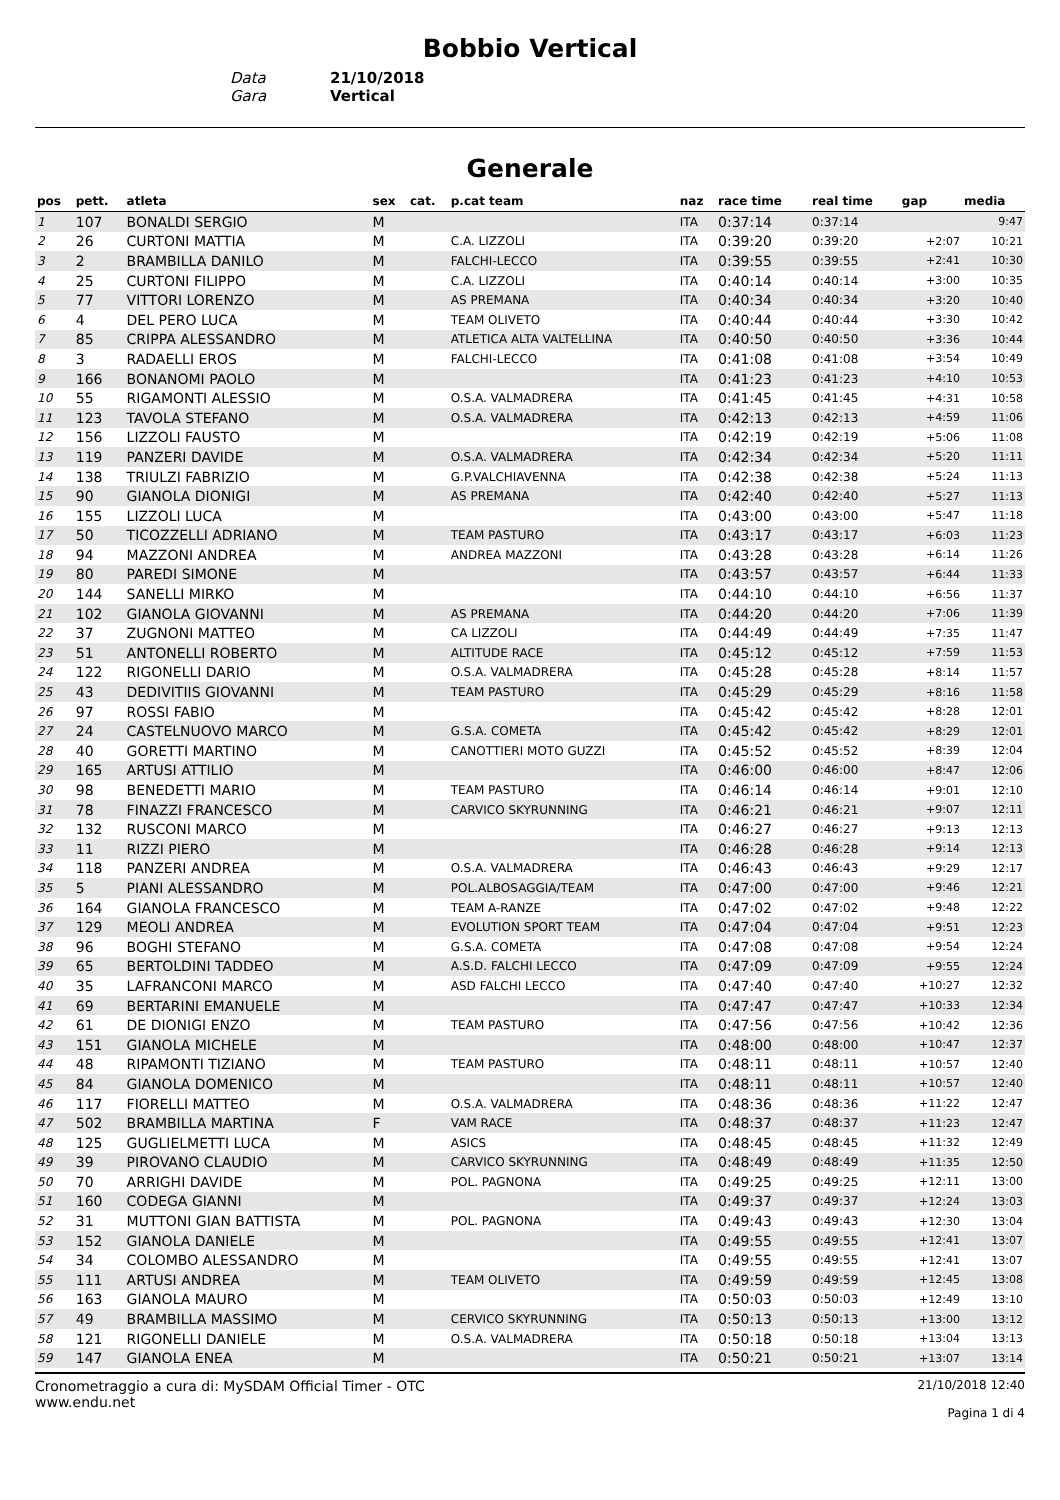Bobbio Vertical
Data 21/10/2018
Gara Vertical
Generale
| pos | pett. | atleta | sex | cat. | p.cat team | naz | race time | real time | gap | media |
| --- | --- | --- | --- | --- | --- | --- | --- | --- | --- | --- |
| 1 | 107 | BONALDI SERGIO | M | | | ITA | 0:37:14 | 0:37:14 | | 9:47 |
| 2 | 26 | CURTONI MATTIA | M | | C.A. LIZZOLI | ITA | 0:39:20 | 0:39:20 | +2:07 | 10:21 |
| 3 | 2 | BRAMBILLA DANILO | M | | FALCHI-LECCO | ITA | 0:39:55 | 0:39:55 | +2:41 | 10:30 |
| 4 | 25 | CURTONI FILIPPO | M | | C.A. LIZZOLI | ITA | 0:40:14 | 0:40:14 | +3:00 | 10:35 |
| 5 | 77 | VITTORI LORENZO | M | | AS PREMANA | ITA | 0:40:34 | 0:40:34 | +3:20 | 10:40 |
| 6 | 4 | DEL PERO LUCA | M | | TEAM OLIVETO | ITA | 0:40:44 | 0:40:44 | +3:30 | 10:42 |
| 7 | 85 | CRIPPA ALESSANDRO | M | | ATLETICA ALTA VALTELLINA | ITA | 0:40:50 | 0:40:50 | +3:36 | 10:44 |
| 8 | 3 | RADAELLI EROS | M | | FALCHI-LECCO | ITA | 0:41:08 | 0:41:08 | +3:54 | 10:49 |
| 9 | 166 | BONANOMI PAOLO | M | | | ITA | 0:41:23 | 0:41:23 | +4:10 | 10:53 |
| 10 | 55 | RIGAMONTI ALESSIO | M | | O.S.A. VALMADRERA | ITA | 0:41:45 | 0:41:45 | +4:31 | 10:58 |
| 11 | 123 | TAVOLA STEFANO | M | | O.S.A. VALMADRERA | ITA | 0:42:13 | 0:42:13 | +4:59 | 11:06 |
| 12 | 156 | LIZZOLI FAUSTO | M | | | ITA | 0:42:19 | 0:42:19 | +5:06 | 11:08 |
| 13 | 119 | PANZERI DAVIDE | M | | O.S.A. VALMADRERA | ITA | 0:42:34 | 0:42:34 | +5:20 | 11:11 |
| 14 | 138 | TRIULZI FABRIZIO | M | | G.P.VALCHIAVENNA | ITA | 0:42:38 | 0:42:38 | +5:24 | 11:13 |
| 15 | 90 | GIANOLA DIONIGI | M | | AS PREMANA | ITA | 0:42:40 | 0:42:40 | +5:27 | 11:13 |
| 16 | 155 | LIZZOLI LUCA | M | | | ITA | 0:43:00 | 0:43:00 | +5:47 | 11:18 |
| 17 | 50 | TICOZZELLI ADRIANO | M | | TEAM PASTURO | ITA | 0:43:17 | 0:43:17 | +6:03 | 11:23 |
| 18 | 94 | MAZZONI ANDREA | M | | ANDREA MAZZONI | ITA | 0:43:28 | 0:43:28 | +6:14 | 11:26 |
| 19 | 80 | PAREDI SIMONE | M | | | ITA | 0:43:57 | 0:43:57 | +6:44 | 11:33 |
| 20 | 144 | SANELLI MIRKO | M | | | ITA | 0:44:10 | 0:44:10 | +6:56 | 11:37 |
| 21 | 102 | GIANOLA GIOVANNI | M | | AS PREMANA | ITA | 0:44:20 | 0:44:20 | +7:06 | 11:39 |
| 22 | 37 | ZUGNONI MATTEO | M | | CA LIZZOLI | ITA | 0:44:49 | 0:44:49 | +7:35 | 11:47 |
| 23 | 51 | ANTONELLI ROBERTO | M | | ALTITUDE RACE | ITA | 0:45:12 | 0:45:12 | +7:59 | 11:53 |
| 24 | 122 | RIGONELLI DARIO | M | | O.S.A. VALMADRERA | ITA | 0:45:28 | 0:45:28 | +8:14 | 11:57 |
| 25 | 43 | DEDIVITIIS GIOVANNI | M | | TEAM PASTURO | ITA | 0:45:29 | 0:45:29 | +8:16 | 11:58 |
| 26 | 97 | ROSSI FABIO | M | | | ITA | 0:45:42 | 0:45:42 | +8:28 | 12:01 |
| 27 | 24 | CASTELNUOVO MARCO | M | | G.S.A. COMETA | ITA | 0:45:42 | 0:45:42 | +8:29 | 12:01 |
| 28 | 40 | GORETTI MARTINO | M | | CANOTTIERI MOTO GUZZI | ITA | 0:45:52 | 0:45:52 | +8:39 | 12:04 |
| 29 | 165 | ARTUSI ATTILIO | M | | | ITA | 0:46:00 | 0:46:00 | +8:47 | 12:06 |
| 30 | 98 | BENEDETTI MARIO | M | | TEAM PASTURO | ITA | 0:46:14 | 0:46:14 | +9:01 | 12:10 |
| 31 | 78 | FINAZZI FRANCESCO | M | | CARVICO SKYRUNNING | ITA | 0:46:21 | 0:46:21 | +9:07 | 12:11 |
| 32 | 132 | RUSCONI MARCO | M | | | ITA | 0:46:27 | 0:46:27 | +9:13 | 12:13 |
| 33 | 11 | RIZZI PIERO | M | | | ITA | 0:46:28 | 0:46:28 | +9:14 | 12:13 |
| 34 | 118 | PANZERI ANDREA | M | | O.S.A. VALMADRERA | ITA | 0:46:43 | 0:46:43 | +9:29 | 12:17 |
| 35 | 5 | PIANI ALESSANDRO | M | | POL.ALBOSAGGIA/TEAM | ITA | 0:47:00 | 0:47:00 | +9:46 | 12:21 |
| 36 | 164 | GIANOLA FRANCESCO | M | | TEAM A-RANZE | ITA | 0:47:02 | 0:47:02 | +9:48 | 12:22 |
| 37 | 129 | MEOLI ANDREA | M | | EVOLUTION SPORT TEAM | ITA | 0:47:04 | 0:47:04 | +9:51 | 12:23 |
| 38 | 96 | BOGHI STEFANO | M | | G.S.A. COMETA | ITA | 0:47:08 | 0:47:08 | +9:54 | 12:24 |
| 39 | 65 | BERTOLDINI TADDEO | M | | A.S.D. FALCHI LECCO | ITA | 0:47:09 | 0:47:09 | +9:55 | 12:24 |
| 40 | 35 | LAFRANCONI MARCO | M | | ASD FALCHI LECCO | ITA | 0:47:40 | 0:47:40 | +10:27 | 12:32 |
| 41 | 69 | BERTARINI EMANUELE | M | | | ITA | 0:47:47 | 0:47:47 | +10:33 | 12:34 |
| 42 | 61 | DE DIONIGI ENZO | M | | TEAM PASTURO | ITA | 0:47:56 | 0:47:56 | +10:42 | 12:36 |
| 43 | 151 | GIANOLA MICHELE | M | | | ITA | 0:48:00 | 0:48:00 | +10:47 | 12:37 |
| 44 | 48 | RIPAMONTI TIZIANO | M | | TEAM PASTURO | ITA | 0:48:11 | 0:48:11 | +10:57 | 12:40 |
| 45 | 84 | GIANOLA DOMENICO | M | | | ITA | 0:48:11 | 0:48:11 | +10:57 | 12:40 |
| 46 | 117 | FIORELLI MATTEO | M | | O.S.A. VALMADRERA | ITA | 0:48:36 | 0:48:36 | +11:22 | 12:47 |
| 47 | 502 | BRAMBILLA MARTINA | F | | VAM RACE | ITA | 0:48:37 | 0:48:37 | +11:23 | 12:47 |
| 48 | 125 | GUGLIELMETTI LUCA | M | | ASICS | ITA | 0:48:45 | 0:48:45 | +11:32 | 12:49 |
| 49 | 39 | PIROVANO CLAUDIO | M | | CARVICO SKYRUNNING | ITA | 0:48:49 | 0:48:49 | +11:35 | 12:50 |
| 50 | 70 | ARRIGHI DAVIDE | M | | POL. PAGNONA | ITA | 0:49:25 | 0:49:25 | +12:11 | 13:00 |
| 51 | 160 | CODEGA GIANNI | M | | | ITA | 0:49:37 | 0:49:37 | +12:24 | 13:03 |
| 52 | 31 | MUTTONI GIAN BATTISTA | M | | POL. PAGNONA | ITA | 0:49:43 | 0:49:43 | +12:30 | 13:04 |
| 53 | 152 | GIANOLA DANIELE | M | | | ITA | 0:49:55 | 0:49:55 | +12:41 | 13:07 |
| 54 | 34 | COLOMBO ALESSANDRO | M | | | ITA | 0:49:55 | 0:49:55 | +12:41 | 13:07 |
| 55 | 111 | ARTUSI ANDREA | M | | TEAM OLIVETO | ITA | 0:49:59 | 0:49:59 | +12:45 | 13:08 |
| 56 | 163 | GIANOLA MAURO | M | | | ITA | 0:50:03 | 0:50:03 | +12:49 | 13:10 |
| 57 | 49 | BRAMBILLA MASSIMO | M | | CERVICO SKYRUNNING | ITA | 0:50:13 | 0:50:13 | +13:00 | 13:12 |
| 58 | 121 | RIGONELLI DANIELE | M | | O.S.A. VALMADRERA | ITA | 0:50:18 | 0:50:18 | +13:04 | 13:13 |
| 59 | 147 | GIANOLA ENEA | M | | | ITA | 0:50:21 | 0:50:21 | +13:07 | 13:14 |
Cronometraggio a cura di: MySDAM Official Timer - OTC
www.endu.net
21/10/2018 12:40
Pagina 1 di 4